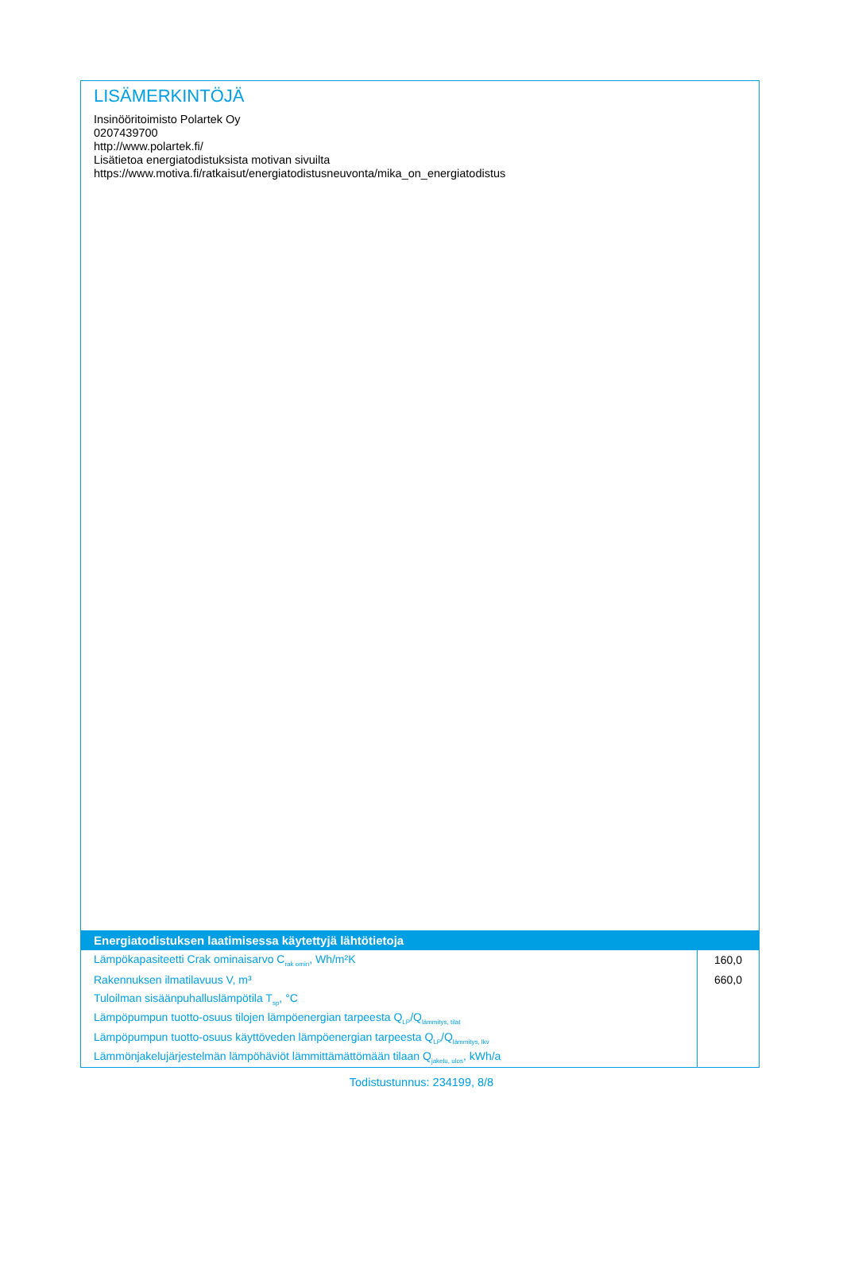LISÄMERKINTÖJÄ
Insinööritoimisto Polartek Oy
0207439700
http://www.polartek.fi/
Lisätietoa energiatodistuksista motivan sivuilta
https://www.motiva.fi/ratkaisut/energiatodistusneuvonta/mika_on_energiatodistus
| Energiatodistuksen laatimisessa käytettyjä lähtötietoja | |
| --- | --- |
| Lämpökapasiteetti Crak ominaisarvo C<sub>rak omin</sub>, Wh/m²K | 160,0 |
| Rakennuksen ilmatilavuus V, m³ | 660,0 |
| Tuloilman sisäänpuhalluslämpötila T<sub>sp</sub>, °C | |
| Lämpöpumpun tuotto-osuus tilojen lämpöenergian tarpeesta Q<sub>LP</sub>/Q<sub>lämmitys, tilat</sub> | |
| Lämpöpumpun tuotto-osuus käyttöveden lämpöenergian tarpeesta Q<sub>LP</sub>/Q<sub>lämmitys, lkv</sub> | |
| Lämmönjakelujärjestelmän lämpöhäviöt lämmittämättömään tilaan Q<sub>jakelu, ulos</sub>, kWh/a | |
Todistustunnus: 234199, 8/8